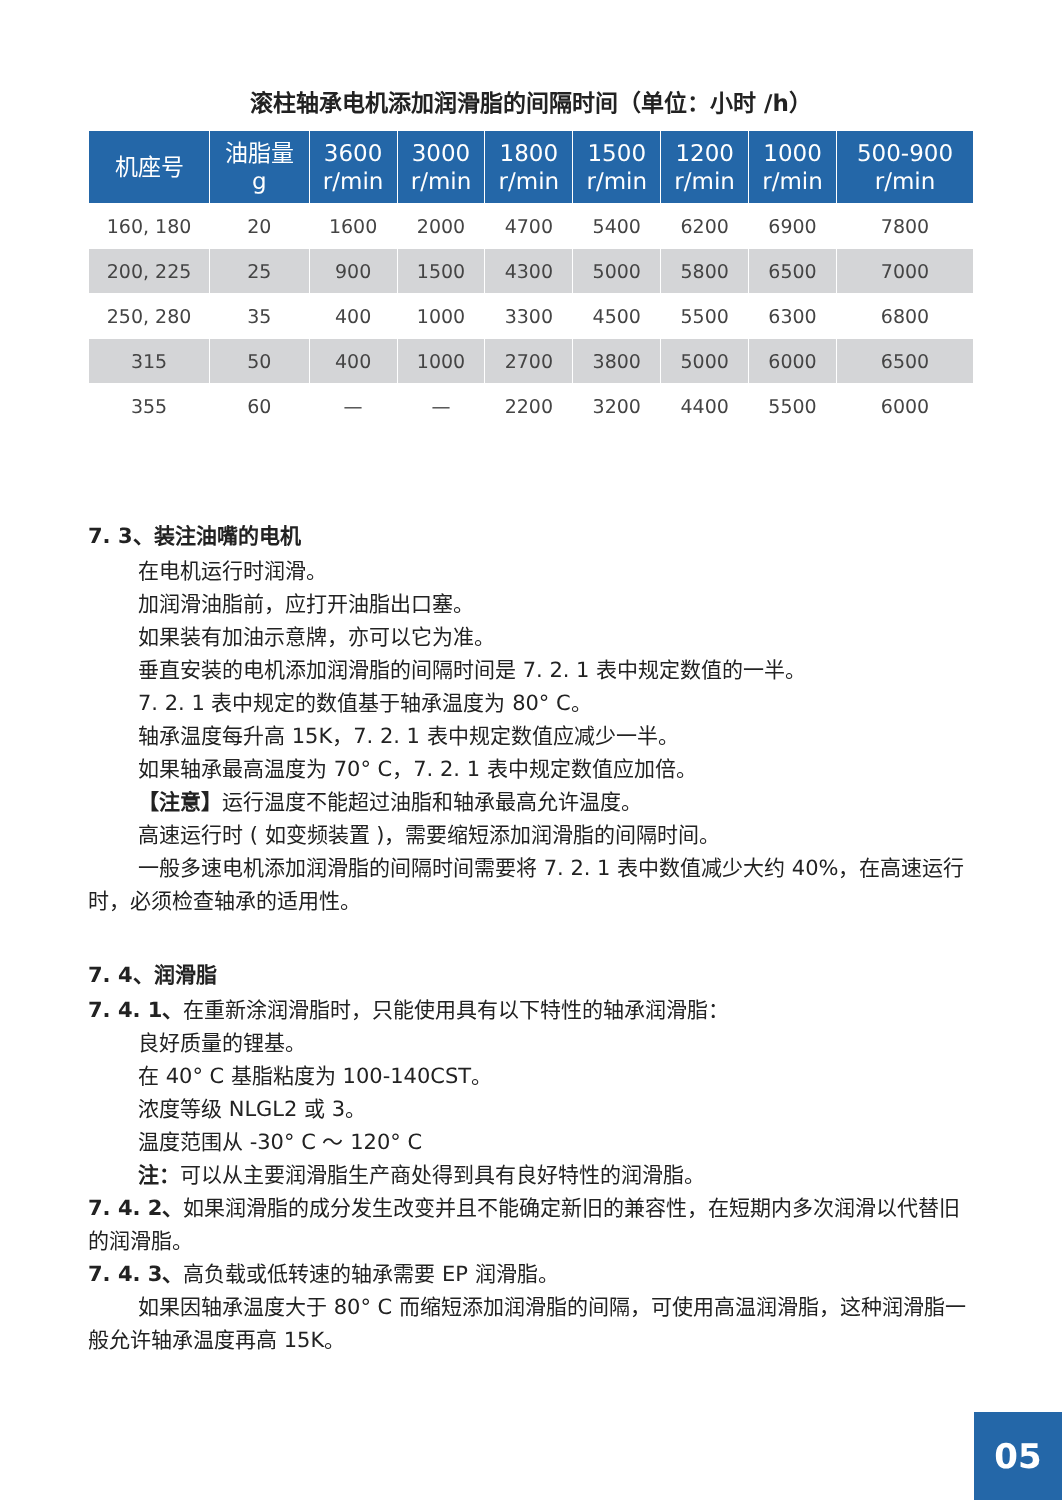滚柱轴承电机添加润滑脂的间隔时间（单位：小时 /h）
| 机座号 | 油脂量 g | 3600 r/min | 3000 r/min | 1800 r/min | 1500 r/min | 1200 r/min | 1000 r/min | 500-900 r/min |
| --- | --- | --- | --- | --- | --- | --- | --- | --- |
| 160, 180 | 20 | 1600 | 2000 | 4700 | 5400 | 6200 | 6900 | 7800 |
| 200, 225 | 25 | 900 | 1500 | 4300 | 5000 | 5800 | 6500 | 7000 |
| 250, 280 | 35 | 400 | 1000 | 3300 | 4500 | 5500 | 6300 | 6800 |
| 315 | 50 | 400 | 1000 | 2700 | 3800 | 5000 | 6000 | 6500 |
| 355 | 60 | — | — | 2200 | 3200 | 4400 | 5500 | 6000 |
7. 3、装注油嘴的电机
在电机运行时润滑。
加润滑油脂前，应打开油脂出口塞。
如果装有加油示意牌，亦可以它为准。
垂直安装的电机添加润滑脂的间隔时间是 7. 2. 1 表中规定数值的一半。
7. 2. 1 表中规定的数值基于轴承温度为 80° C。
轴承温度每升高 15K，7. 2. 1 表中规定数值应减少一半。
如果轴承最高温度为 70° C，7. 2. 1 表中规定数值应加倍。
【注意】运行温度不能超过油脂和轴承最高允许温度。
高速运行时 ( 如变频装置 )，需要缩短添加润滑脂的间隔时间。
一般多速电机添加润滑脂的间隔时间需要将 7. 2. 1 表中数值减少大约 40%，在高速运行时，必须检查轴承的适用性。
7. 4、润滑脂
7. 4. 1、在重新涂润滑脂时，只能使用具有以下特性的轴承润滑脂：
良好质量的锂基。
在 40° C 基脂粘度为 100-140CST。
浓度等级 NLGL2 或 3。
温度范围从 -30° C ～ 120° C
注：可以从主要润滑脂生产商处得到具有良好特性的润滑脂。
7. 4. 2、如果润滑脂的成分发生改变并且不能确定新旧的兼容性，在短期内多次润滑以代替旧的润滑脂。
7. 4. 3、高负载或低转速的轴承需要 EP 润滑脂。
如果因轴承温度大于 80° C 而缩短添加润滑脂的间隔，可使用高温润滑脂，这种润滑脂一般允许轴承温度再高 15K。
05